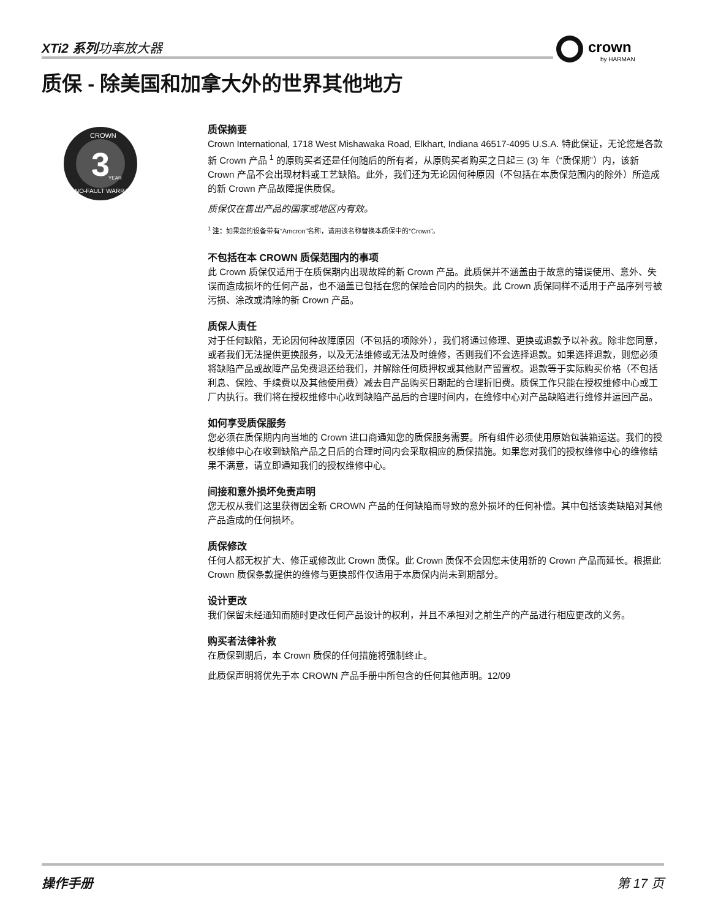XTi2 系列功率放大器
crown
by HARMAN
质保 - 除美国和加拿大外的世界其他地方
3
CROWN
YEAR
NO-FAULT WARRANTY
质保摘要
Crown International, 1718 West Mishawaka Road, Elkhart, Indiana 46517-4095 U.S.A. 特此保证，无论您是各款新 Crown 产品 <sup>1</sup> 的原购买者还是任何随后的所有者，从原购买者购买之日起三 (3) 年（“质保期”）内，该新 Crown 产品不会出现材料或工艺缺陷。此外，我们还为无论因何种原因（不包括在本质保范围内的除外）所造成的新 Crown 产品故障提供质保。
质保仅在售出产品的国家或地区内有效。
<sup>1</sup> 注：如果您的设备带有“Amcron”名称，请用该名称替换本质保中的“Crown”。
不包括在本 CROWN 质保范围内的事项
此 Crown 质保仅适用于在质保期内出现故障的新 Crown 产品。此质保并不涵盖由于故意的错误使用、意外、失误而造成损坏的任何产品，也不涵盖已包括在您的保险合同内的损失。此 Crown 质保同样不适用于产品序列号被污损、涂改或清除的新 Crown 产品。
质保人责任
对于任何缺陷，无论因何种故障原因（不包括的项除外），我们将通过修理、更换或退款予以补救。除非您同意，或者我们无法提供更换服务，以及无法维修或无法及时维修，否则我们不会选择退款。如果选择退款，则您必须将缺陷产品或故障产品免费退还给我们，并解除任何质押权或其他财产留置权。退款等于实际购买价格（不包括利息、保险、手续费以及其他使用费）减去自产品购买日期起的合理折旧费。质保工作只能在授权维修中心或工厂内执行。我们将在授权维修中心收到缺陷产品后的合理时间内，在维修中心对产品缺陷进行维修并运回产品。
如何享受质保服务
您必须在质保期内向当地的 Crown 进口商通知您的质保服务需要。所有组件必须使用原始包装箱运送。我们的授权维修中心在收到缺陷产品之日后的合理时间内会采取相应的质保措施。如果您对我们的授权维修中心的维修结果不满意，请立即通知我们的授权维修中心。
间接和意外损坏免责声明
您无权从我们这里获得因全新 CROWN 产品的任何缺陷而导致的意外损坏的任何补偿。其中包括该类缺陷对其他产品造成的任何损坏。
质保修改
任何人都无权扩大、修正或修改此 Crown 质保。此 Crown 质保不会因您未使用新的 Crown 产品而延长。根据此 Crown 质保条款提供的维修与更换部件仅适用于本质保内尚未到期部分。
设计更改
我们保留未经通知而随时更改任何产品设计的权利，并且不承担对之前生产的产品进行相应更改的义务。
购买者法律补救
在质保到期后，本 Crown 质保的任何措施将强制终止。
此质保声明将优先于本 CROWN 产品手册中所包含的任何其他声明。12/09
操作手册 第 17 页